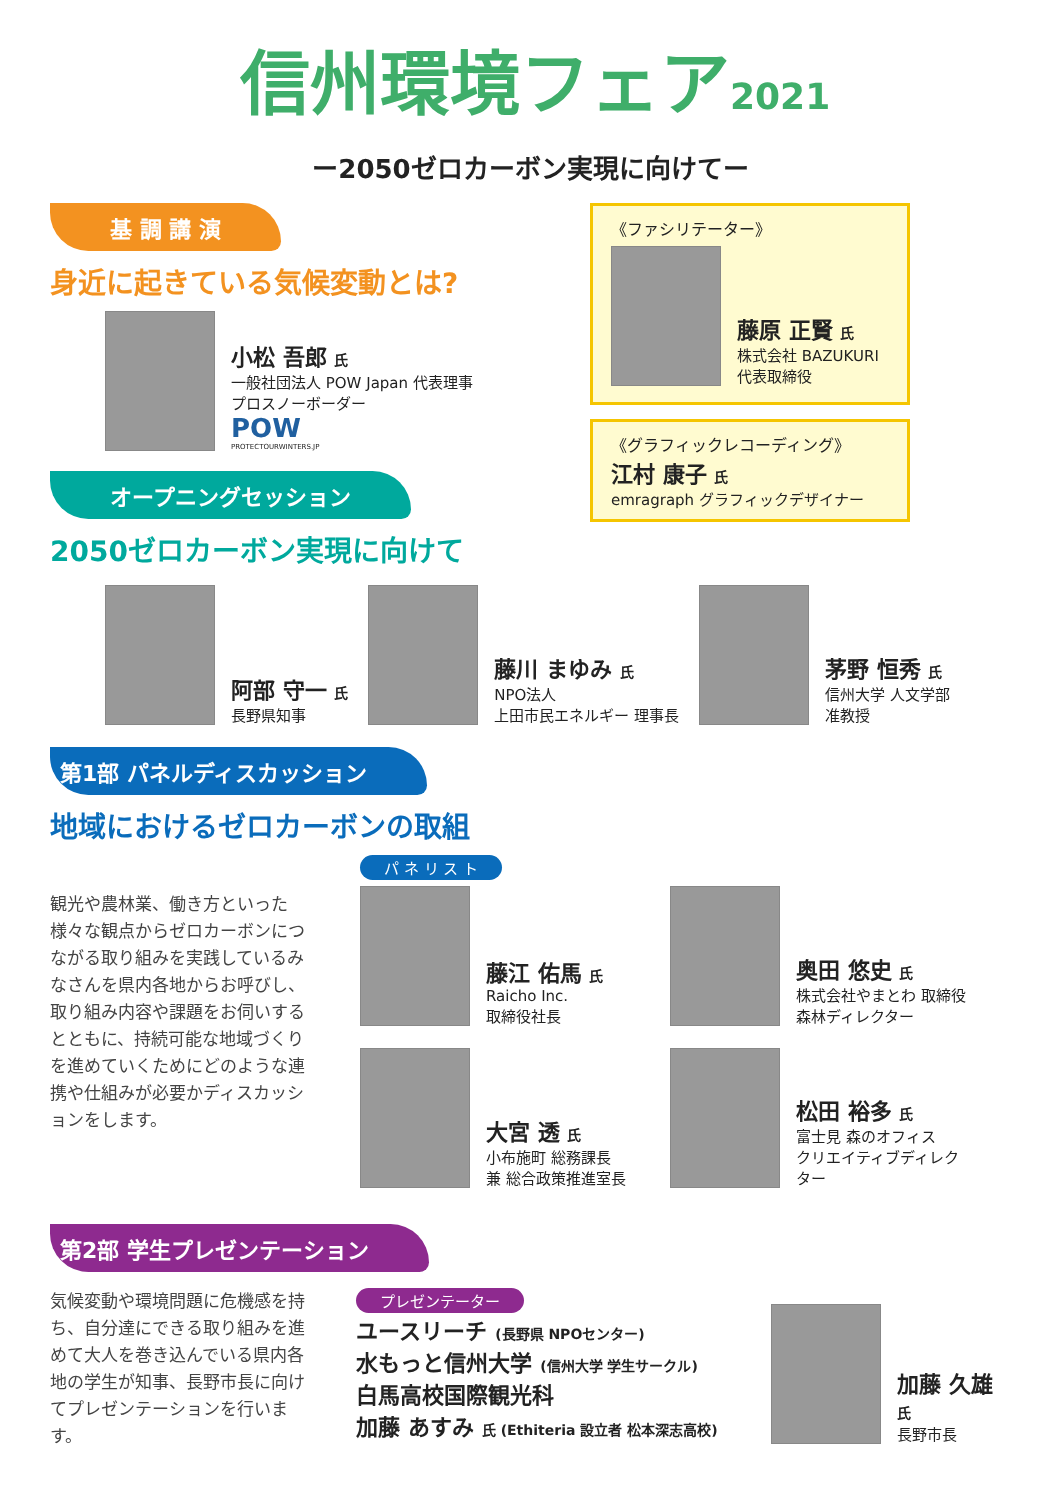信州環境フェア2021
ー2050ゼロカーボン実現に向けてー
基 調 講 演
身近に起きている気候変動とは?
小松 吾郎 氏
一般社団法人 POW Japan 代表理事
プロスノーボーダー
POW
PROTECTOURWINTERS.JP
オープニングセッション
2050ゼロカーボン実現に向けて
《ファシリテーター》
藤原 正賢 氏
株式会社 BAZUKURI
代表取締役
《グラフィックレコーディング》
江村 康子 氏
emragraph グラフィックデザイナー
阿部 守一 氏
長野県知事
藤川 まゆみ 氏
NPO法人
上田市民エネルギー 理事長
茅野 恒秀 氏
信州大学 人文学部
准教授
第1部 パネルディスカッション
地域におけるゼロカーボンの取組
観光や農林業、働き方といった様々な観点からゼロカーボンにつながる取り組みを実践しているみなさんを県内各地からお呼びし、取り組み内容や課題をお伺いするとともに、持続可能な地域づくりを進めていくためにどのような連携や仕組みが必要かディスカッションをします。
パ ネ リ ス ト
藤江 佑馬 氏
Raicho Inc.
取締役社長
奥田 悠史 氏
株式会社やまとわ 取締役
森林ディレクター
大宮 透 氏
小布施町 総務課長
兼 総合政策推進室長
松田 裕多 氏
富士見 森のオフィス
クリエイティブディレクター
第2部 学生プレゼンテーション
気候変動や環境問題に危機感を持ち、自分達にできる取り組みを進めて大人を巻き込んでいる県内各地の学生が知事、長野市長に向けてプレゼンテーションを行います。
プレゼンテーター
ユースリーチ (長野県 NPOセンター)
水もっと信州大学 (信州大学 学生サークル)
白馬高校国際観光科
加藤 あすみ 氏 (Ethiteria 設立者 松本深志高校)
加藤 久雄 氏
長野市長